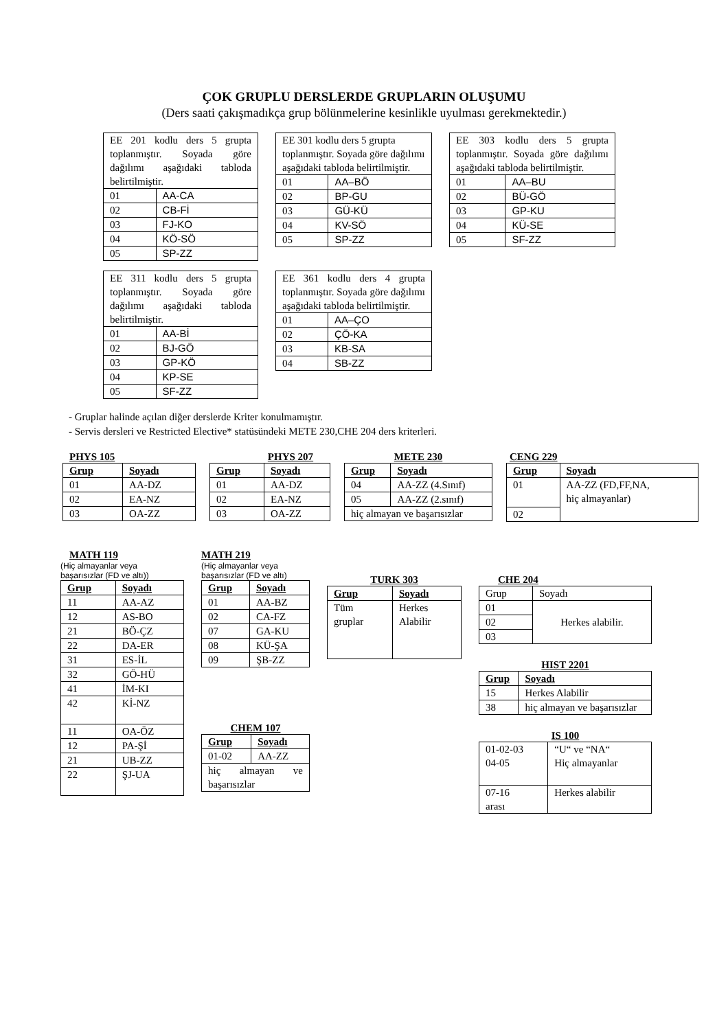ÇOK GRUPLU DERSLERDE GRUPLARIN OLUŞUMU
(Ders saati çakışmadıkça grup bölünmelerine kesinlikle uyulması gerekmektedir.)
| EE 201 kodlu ders 5 grupta toplanmıştır. Soyada göre dağılımı aşağıdaki tabloda belirtilmiştir. | |
| 01 | AA-CA |
| 02 | CB-Fİ |
| 03 | FJ-KO |
| 04 | KÖ-SÖ |
| 05 | SP-ZZ |
| EE 301 kodlu ders 5 grupta toplanmıştır. Soyada göre dağılımı aşağıdaki tabloda belirtilmiştir. | |
| 01 | AA–BÖ |
| 02 | BP-GU |
| 03 | GÜ-KÜ |
| 04 | KV-SÖ |
| 05 | SP-ZZ |
| EE 303 kodlu ders 5 grupta toplanmıştır. Soyada göre dağılımı aşağıdaki tabloda belirtilmiştir. | |
| 01 | AA–BU |
| 02 | BÜ-GÖ |
| 03 | GP-KU |
| 04 | KÜ-SE |
| 05 | SF-ZZ |
| EE 311 kodlu ders 5 grupta toplanmıştır. Soyada göre dağılımı aşağıdaki tabloda belirtilmiştir. | |
| 01 | AA-Bİ |
| 02 | BJ-GÖ |
| 03 | GP-KÖ |
| 04 | KP-SE |
| 05 | SF-ZZ |
| EE 361 kodlu ders 4 grupta toplanmıştır. Soyada göre dağılımı aşağıdaki tabloda belirtilmiştir. | |
| 01 | AA–ÇO |
| 02 | ÇÖ-KA |
| 03 | KB-SA |
| 04 | SB-ZZ |
- Gruplar halinde açılan diğer derslerde Kriter konulmamıştır.
- Servis dersleri ve Restricted Elective* statüsündeki METE 230,CHE 204 ders kriterleri.
PHYS 105
| Grup | Soyadı |
| --- | --- |
| 01 | AA-DZ |
| 02 | EA-NZ |
| 03 | OA-ZZ |
PHYS 207
| Grup | Soyadı |
| --- | --- |
| 01 | AA-DZ |
| 02 | EA-NZ |
| 03 | OA-ZZ |
METE 230
| Grup | Soyadı |
| --- | --- |
| 04 | AA-ZZ (4.Sınıf) |
| 05 | AA-ZZ (2.sınıf) |
| hiç almayan ve başarısızlar | |
CENG 229
| Grup | Soyadı |
| --- | --- |
| 01 | AA-ZZ (FD,FF,NA, hiç almayanlar) |
| 02 | |
MATH 119
(Hiç almayanlar veya
başarısızlar (FD ve altı))
| Grup | Soyadı |
| --- | --- |
| 11 | AA-AZ |
| 12 | AS-BO |
| 21 | BÖ-ÇZ |
| 22 | DA-ER |
| 31 | ES-İL |
| 32 | GÖ-HÜ |
| 41 | İM-KI |
| 42 | Kİ-NZ |
| 11 | OA-ÖZ |
| 12 | PA-Şİ |
| 21 | UB-ZZ |
| 22 | ŞJ-UA |
MATH 219
(Hiç almayanlar veya
başarısızlar (FD ve altı)
| Grup | Soyadı |
| --- | --- |
| 01 | AA-BZ |
| 02 | CA-FZ |
| 07 | GA-KU |
| 08 | KÜ-ŞA |
| 09 | ŞB-ZZ |
CHEM 107
| Grup | Soyadı |
| --- | --- |
| 01-02 | AA-ZZ |
| hiç almayan ve başarısızlar | |
TURK 303
| Grup | Soyadı |
| --- | --- |
| Tüm gruplar | Herkes Alabilir |
CHE 204
| Grup | Soyadı |
| 01 | Herkes alabilir. |
| 02 | |
| 03 | |
HIST 2201
| Grup | Soyadı |
| --- | --- |
| 15 | Herkes Alabilir |
| 38 | hiç almayan ve başarısızlar |
IS 100
| 01-02-03 04-05 | “U“ ve “NA“ Hiç almayanlar |
| 07-16 arası | Herkes alabilir |